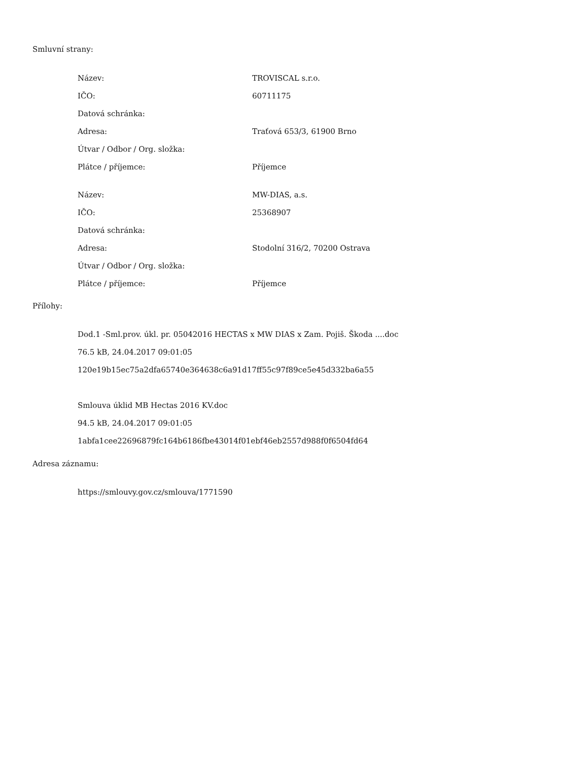Smluvní strany:
| Název: | TROVISCAL s.r.o. |
| IČO: | 60711175 |
| Datová schránka: | |
| Adresa: | Traťová 653/3, 61900 Brno |
| Útvar / Odbor / Org. složka: | |
| Plátce / příjemce: | Příjemce |
| Název: | MW-DIAS, a.s. |
| IČO: | 25368907 |
| Datová schránka: | |
| Adresa: | Stodolní 316/2, 70200 Ostrava |
| Útvar / Odbor / Org. složka: | |
| Plátce / příjemce: | Příjemce |
Přílohy:
Dod.1 -Sml.prov. úkl. pr. 05042016 HECTAS x MW DIAS x Zam. Pojiš. Škoda ....doc
76.5 kB, 24.04.2017 09:01:05
120e19b15ec75a2dfa65740e364638c6a91d17ff55c97f89ce5e45d332ba6a55
Smlouva úklid MB Hectas 2016 KV.doc
94.5 kB, 24.04.2017 09:01:05
1abfa1cee22696879fc164b6186fbe43014f01ebf46eb2557d988f0f6504fd64
Adresa záznamu:
https://smlouvy.gov.cz/smlouva/1771590